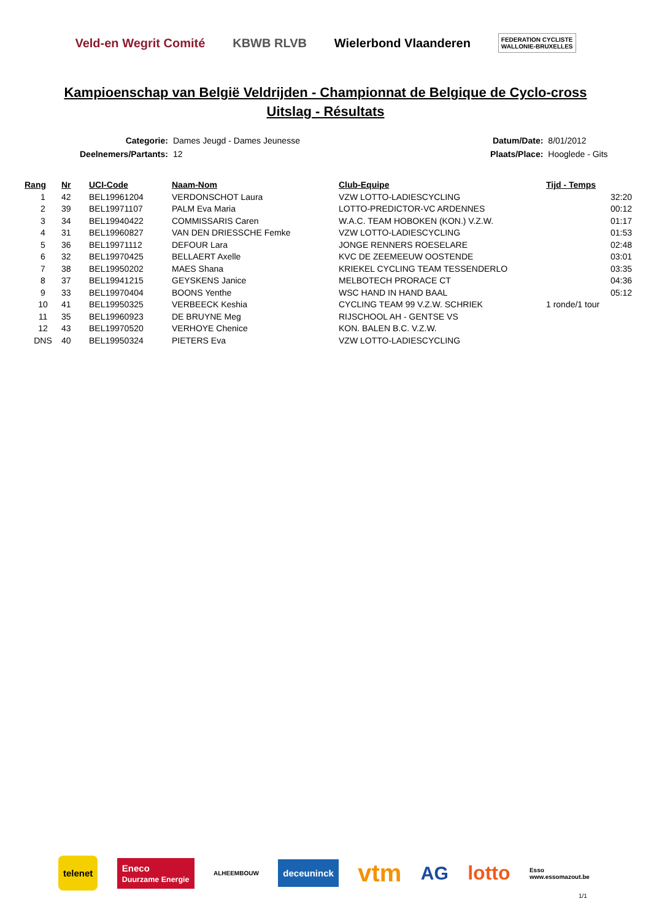Veld-en Wegrit Comité KBWB RLVB Wielerbond Vlaanderen FEDERATION CYCLISTE
WALLONIE-BRUXELLES
Kampioenschap van België Veldrijden - Championnat de Belgique de Cyclo-cross
Uitslag - Résultats
| Categorie: | Dames Jeugd - Dames Jeunesse |
| Deelnemers/Partants: | 12 |
| Datum/Date: | 8/01/2012 |
| Plaats/Place: | Hooglede - Gits |
| Rang | Nr | UCI-Code | Naam-Nom | Club-Equipe | Tijd - Temps |
| --- | --- | --- | --- | --- | --- |
| 1 | 42 | BEL19961204 | VERDONSCHOT Laura | VZW LOTTO-LADIESCYCLING | 32:20 |
| 2 | 39 | BEL19971107 | PALM Eva Maria | LOTTO-PREDICTOR-VC ARDENNES | 00:12 |
| 3 | 34 | BEL19940422 | COMMISSARIS Caren | W.A.C. TEAM HOBOKEN (KON.) V.Z.W. | 01:17 |
| 4 | 31 | BEL19960827 | VAN DEN DRIESSCHE Femke | VZW LOTTO-LADIESCYCLING | 01:53 |
| 5 | 36 | BEL19971112 | DEFOUR Lara | JONGE RENNERS ROESELARE | 02:48 |
| 6 | 32 | BEL19970425 | BELLAERT Axelle | KVC DE ZEEMEEUW OOSTENDE | 03:01 |
| 7 | 38 | BEL19950202 | MAES Shana | KRIEKEL CYCLING TEAM TESSENDERLO | 03:35 |
| 8 | 37 | BEL19941215 | GEYSKENS Janice | MELBOTECH PRORACE CT | 04:36 |
| 9 | 33 | BEL19970404 | BOONS Yenthe | WSC HAND IN HAND BAAL | 05:12 |
| 10 | 41 | BEL19950325 | VERBEECK Keshia | CYCLING TEAM 99 V.Z.W. SCHRIEK | 1 ronde/1 tour |
| 11 | 35 | BEL19960923 | DE BRUYNE Meg | RIJSCHOOL AH - GENTSE VS | |
| 12 | 43 | BEL19970520 | VERHOYE Chenice | KON. BALEN B.C. V.Z.W. | |
| DNS | 40 | BEL19950324 | PIETERS Eva | VZW LOTTO-LADIESCYCLING | |
telenet Eneco
Duurzame Energie ALHEEMBOUW deceuninck vtm AG lotto Esso
www.essomazout.be
1/1